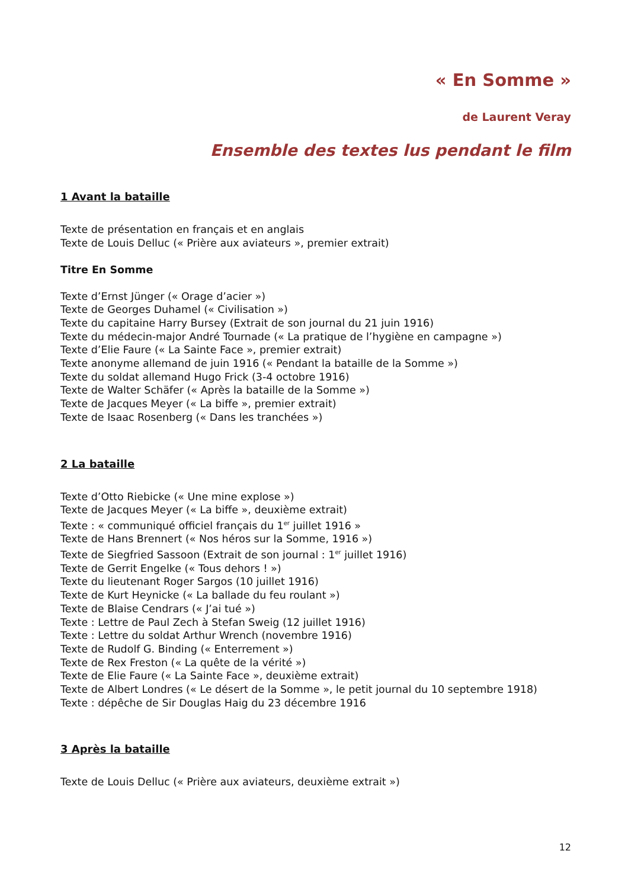« En Somme »
de Laurent Veray
Ensemble des textes lus pendant le film
1 Avant la bataille
Texte de présentation en français et en anglais
Texte de Louis Delluc (« Prière aux aviateurs », premier extrait)
Titre En Somme
Texte d’Ernst Jünger (« Orage d’acier »)
Texte de Georges Duhamel (« Civilisation »)
Texte du capitaine Harry Bursey (Extrait de son journal du 21 juin 1916)
Texte du médecin-major André Tournade (« La pratique de l’hygiène en campagne »)
Texte d’Elie Faure (« La Sainte Face », premier extrait)
Texte anonyme allemand de juin 1916 (« Pendant la bataille de la Somme »)
Texte du soldat allemand Hugo Frick (3-4 octobre 1916)
Texte de Walter Schäfer (« Après la bataille de la Somme »)
Texte de Jacques Meyer (« La biffe », premier extrait)
Texte de Isaac Rosenberg (« Dans les tranchées »)
2 La bataille
Texte d’Otto Riebicke (« Une mine explose »)
Texte de Jacques Meyer (« La biffe », deuxième extrait)
Texte : « communiqué officiel français du 1<sup>er</sup> juillet 1916 »
Texte de Hans Brennert (« Nos héros sur la Somme, 1916 »)
Texte de Siegfried Sassoon (Extrait de son journal : 1<sup>er</sup> juillet 1916)
Texte de Gerrit Engelke (« Tous dehors ! »)
Texte du lieutenant Roger Sargos (10 juillet 1916)
Texte de Kurt Heynicke (« La ballade du feu roulant »)
Texte de Blaise Cendrars (« J’ai tué »)
Texte : Lettre de Paul Zech à Stefan Sweig (12 juillet 1916)
Texte : Lettre du soldat Arthur Wrench (novembre 1916)
Texte de Rudolf G. Binding (« Enterrement »)
Texte de Rex Freston (« La quête de la vérité »)
Texte de Elie Faure (« La Sainte Face », deuxième extrait)
Texte de Albert Londres (« Le désert de la Somme », le petit journal du 10 septembre 1918)
Texte : dépêche de Sir Douglas Haig du 23 décembre 1916
3 Après la bataille
Texte de Louis Delluc (« Prière aux aviateurs, deuxième extrait »)
12